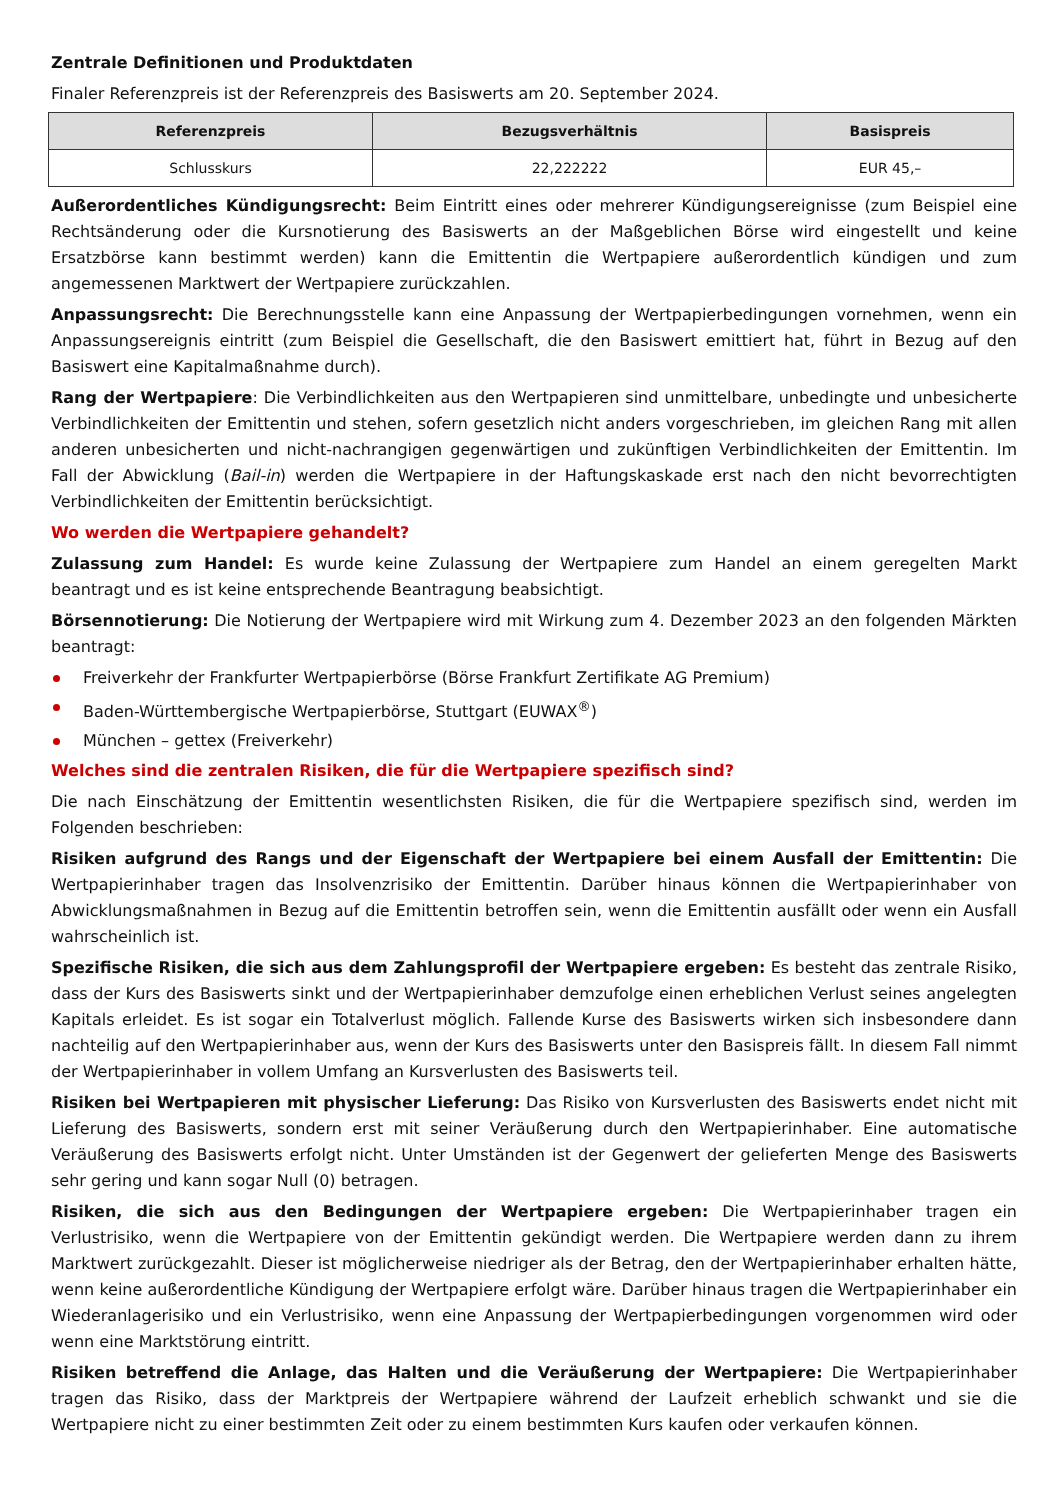Zentrale Definitionen und Produktdaten
Finaler Referenzpreis ist der Referenzpreis des Basiswerts am 20. September 2024.
| Referenzpreis | Bezugsverhältnis | Basispreis |
| --- | --- | --- |
| Schlusskurs | 22,222222 | EUR 45,– |
Außerordentliches Kündigungsrecht: Beim Eintritt eines oder mehrerer Kündigungsereignisse (zum Beispiel eine Rechtsänderung oder die Kursnotierung des Basiswerts an der Maßgeblichen Börse wird eingestellt und keine Ersatzbörse kann bestimmt werden) kann die Emittentin die Wertpapiere außerordentlich kündigen und zum angemessenen Marktwert der Wertpapiere zurückzahlen.
Anpassungsrecht: Die Berechnungsstelle kann eine Anpassung der Wertpapierbedingungen vornehmen, wenn ein Anpassungsereignis eintritt (zum Beispiel die Gesellschaft, die den Basiswert emittiert hat, führt in Bezug auf den Basiswert eine Kapitalmaßnahme durch).
Rang der Wertpapiere: Die Verbindlichkeiten aus den Wertpapieren sind unmittelbare, unbedingte und unbesicherte Verbindlichkeiten der Emittentin und stehen, sofern gesetzlich nicht anders vorgeschrieben, im gleichen Rang mit allen anderen unbesicherten und nicht-nachrangigen gegenwärtigen und zukünftigen Verbindlichkeiten der Emittentin. Im Fall der Abwicklung (Bail-in) werden die Wertpapiere in der Haftungskaskade erst nach den nicht bevorrechtigten Verbindlichkeiten der Emittentin berücksichtigt.
Wo werden die Wertpapiere gehandelt?
Zulassung zum Handel: Es wurde keine Zulassung der Wertpapiere zum Handel an einem geregelten Markt beantragt und es ist keine entsprechende Beantragung beabsichtigt.
Börsennotierung: Die Notierung der Wertpapiere wird mit Wirkung zum 4. Dezember 2023 an den folgenden Märkten beantragt:
Freiverkehr der Frankfurter Wertpapierbörse (Börse Frankfurt Zertifikate AG Premium)
Baden-Württembergische Wertpapierbörse, Stuttgart (EUWAX<sup>®</sup>)
München – gettex (Freiverkehr)
Welches sind die zentralen Risiken, die für die Wertpapiere spezifisch sind?
Die nach Einschätzung der Emittentin wesentlichsten Risiken, die für die Wertpapiere spezifisch sind, werden im Folgenden beschrieben:
Risiken aufgrund des Rangs und der Eigenschaft der Wertpapiere bei einem Ausfall der Emittentin: Die Wertpapierinhaber tragen das Insolvenzrisiko der Emittentin. Darüber hinaus können die Wertpapierinhaber von Abwicklungsmaßnahmen in Bezug auf die Emittentin betroffen sein, wenn die Emittentin ausfällt oder wenn ein Ausfall wahrscheinlich ist.
Spezifische Risiken, die sich aus dem Zahlungsprofil der Wertpapiere ergeben: Es besteht das zentrale Risiko, dass der Kurs des Basiswerts sinkt und der Wertpapierinhaber demzufolge einen erheblichen Verlust seines angelegten Kapitals erleidet. Es ist sogar ein Totalverlust möglich. Fallende Kurse des Basiswerts wirken sich insbesondere dann nachteilig auf den Wertpapierinhaber aus, wenn der Kurs des Basiswerts unter den Basispreis fällt. In diesem Fall nimmt der Wertpapierinhaber in vollem Umfang an Kursverlusten des Basiswerts teil.
Risiken bei Wertpapieren mit physischer Lieferung: Das Risiko von Kursverlusten des Basiswerts endet nicht mit Lieferung des Basiswerts, sondern erst mit seiner Veräußerung durch den Wertpapierinhaber. Eine automatische Veräußerung des Basiswerts erfolgt nicht. Unter Umständen ist der Gegenwert der gelieferten Menge des Basiswerts sehr gering und kann sogar Null (0) betragen.
Risiken, die sich aus den Bedingungen der Wertpapiere ergeben: Die Wertpapierinhaber tragen ein Verlustrisiko, wenn die Wertpapiere von der Emittentin gekündigt werden. Die Wertpapiere werden dann zu ihrem Marktwert zurückgezahlt. Dieser ist möglicherweise niedriger als der Betrag, den der Wertpapierinhaber erhalten hätte, wenn keine außerordentliche Kündigung der Wertpapiere erfolgt wäre. Darüber hinaus tragen die Wertpapierinhaber ein Wiederanlagerisiko und ein Verlustrisiko, wenn eine Anpassung der Wertpapierbedingungen vorgenommen wird oder wenn eine Marktstörung eintritt.
Risiken betreffend die Anlage, das Halten und die Veräußerung der Wertpapiere: Die Wertpapierinhaber tragen das Risiko, dass der Marktpreis der Wertpapiere während der Laufzeit erheblich schwankt und sie die Wertpapiere nicht zu einer bestimmten Zeit oder zu einem bestimmten Kurs kaufen oder verkaufen können.